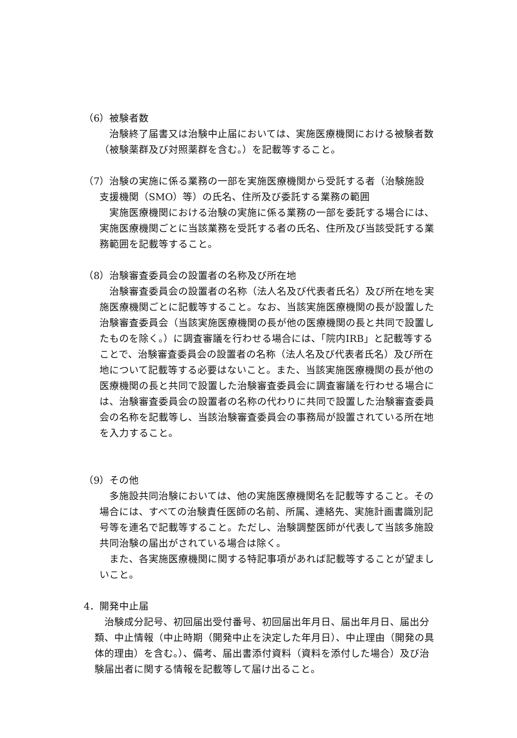（6）被験者数
治験終了届書又は治験中止届においては、実施医療機関における被験者数（被験薬群及び対照薬群を含む。）を記載等すること。
（7）治験の実施に係る業務の一部を実施医療機関から受託する者（治験施設
支援機関（SMO）等）の氏名、住所及び委託する業務の範囲
実施医療機関における治験の実施に係る業務の一部を委託する場合には、実施医療機関ごとに当該業務を受託する者の氏名、住所及び当該受託する業務範囲を記載等すること。
（8）治験審査委員会の設置者の名称及び所在地
治験審査委員会の設置者の名称（法人名及び代表者氏名）及び所在地を実施医療機関ごとに記載等すること。なお、当該実施医療機関の長が設置した治験審査委員会（当該実施医療機関の長が他の医療機関の長と共同で設置したものを除く。）に調査審議を行わせる場合には、「院内IRB」と記載等することで、治験審査委員会の設置者の名称（法人名及び代表者氏名）及び所在地について記載等する必要はないこと。また、当該実施医療機関の長が他の医療機関の長と共同で設置した治験審査委員会に調査審議を行わせる場合には、治験審査委員会の設置者の名称の代わりに共同で設置した治験審査委員会の名称を記載等し、当該治験審査委員会の事務局が設置されている所在地を入力すること。
（9）その他
多施設共同治験においては、他の実施医療機関名を記載等すること。その場合には、すべての治験責任医師の名前、所属、連絡先、実施計画書識別記号等を連名で記載等すること。ただし、治験調整医師が代表して当該多施設共同治験の届出がされている場合は除く。
また、各実施医療機関に関する特記事項があれば記載等することが望ましいこと。
4．開発中止届
治験成分記号、初回届出受付番号、初回届出年月日、届出年月日、届出分類、中止情報（中止時期（開発中止を決定した年月日）、中止理由（開発の具体的理由）を含む。）、備考、届出書添付資料（資料を添付した場合）及び治験届出者に関する情報を記載等して届け出ること。